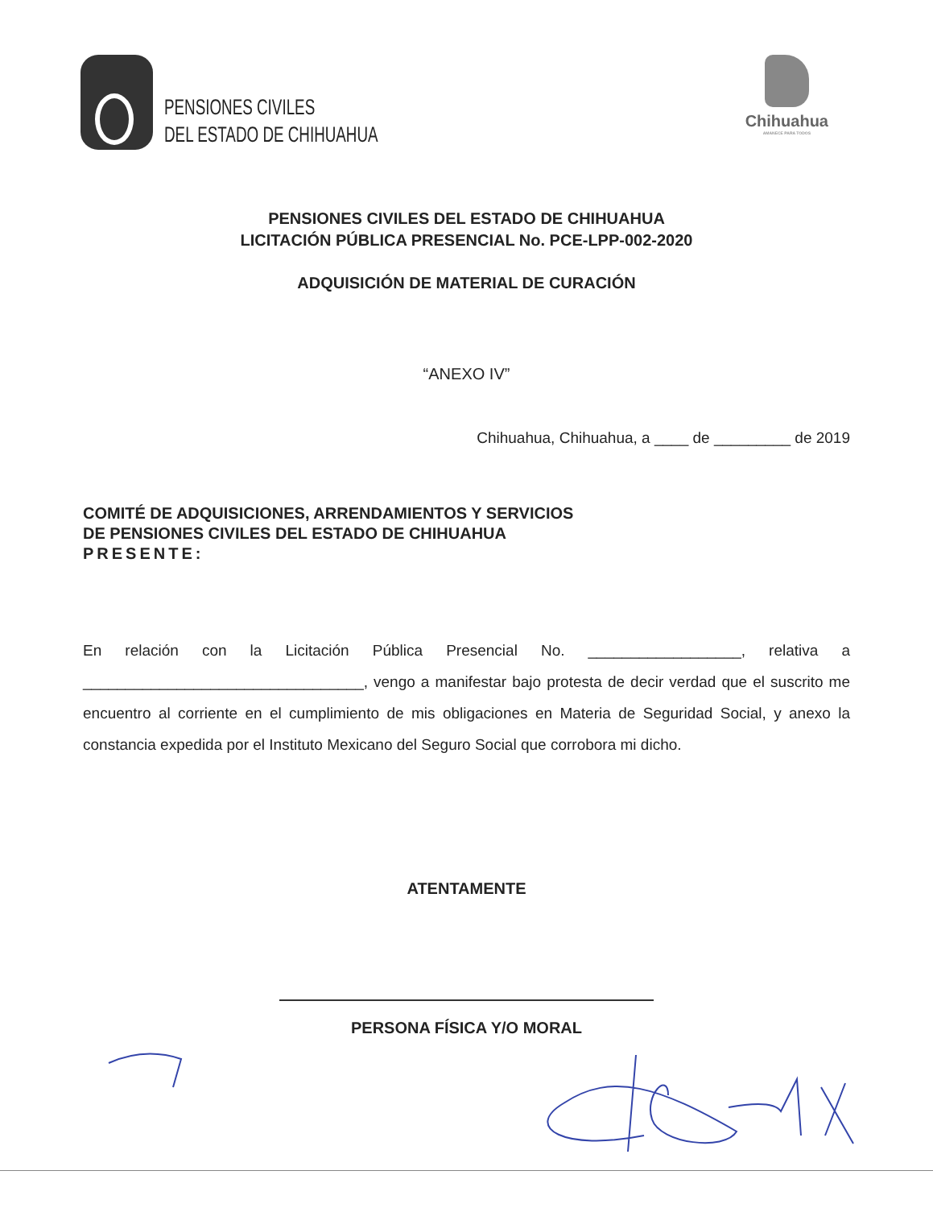PENSIONES CIVILES
DEL ESTADO DE CHIHUAHUA
Chihuahua
AMANECE PARA TODOS
PENSIONES CIVILES DEL ESTADO DE CHIHUAHUA
LICITACIÓN PÚBLICA PRESENCIAL No. PCE-LPP-002-2020
ADQUISICIÓN DE MATERIAL DE CURACIÓN
“ANEXO IV”
Chihuahua, Chihuahua, a ____ de _________ de 2019
COMITÉ DE ADQUISICIONES, ARRENDAMIENTOS Y SERVICIOS
DE PENSIONES CIVILES DEL ESTADO DE CHIHUAHUA
PRESENTE:
En relación con la Licitación Pública Presencial No. __________________, relativa a _________________________________, vengo a manifestar bajo protesta de decir verdad que el suscrito me encuentro al corriente en el cumplimiento de mis obligaciones en Materia de Seguridad Social, y anexo la constancia expedida por el Instituto Mexicano del Seguro Social que corrobora mi dicho.
ATENTAMENTE
PERSONA FÍSICA Y/O MORAL